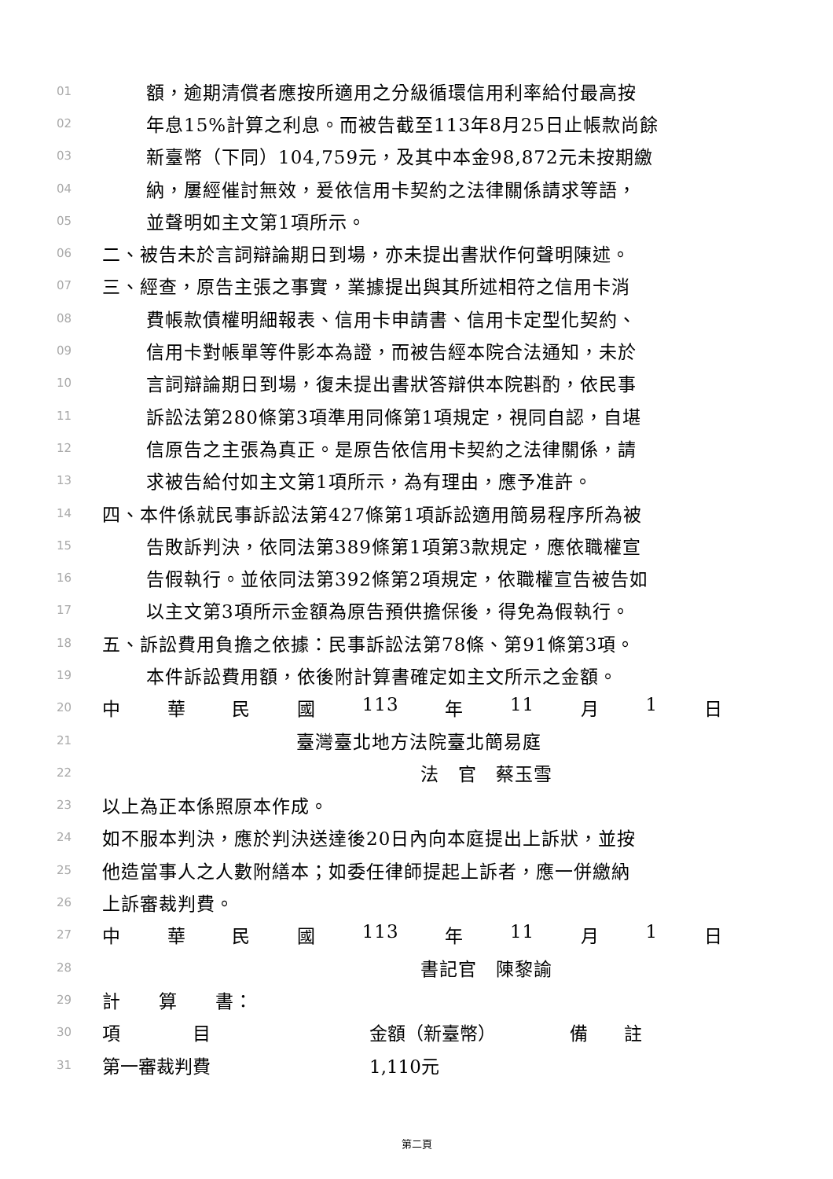01 額，逾期清償者應按所適用之分級循環信用利率給付最高按
02 年息15%計算之利息。而被告截至113年8月25日止帳款尚餘
03 新臺幣（下同）104,759元，及其中本金98,872元未按期繳
04 納，屢經催討無效，爰依信用卡契約之法律關係請求等語，
05 並聲明如主文第1項所示。
06 二、被告未於言詞辯論期日到場，亦未提出書狀作何聲明陳述。
07 三、經查，原告主張之事實，業據提出與其所述相符之信用卡消
08 費帳款債權明細報表、信用卡申請書、信用卡定型化契約、
09 信用卡對帳單等件影本為證，而被告經本院合法通知，未於
10 言詞辯論期日到場，復未提出書狀答辯供本院斟酌，依民事
11 訴訟法第280條第3項準用同條第1項規定，視同自認，自堪
12 信原告之主張為真正。是原告依信用卡契約之法律關係，請
13 求被告給付如主文第1項所示，為有理由，應予准許。
14 四、本件係就民事訴訟法第427條第1項訴訟適用簡易程序所為被
15 告敗訴判決，依同法第389條第1項第3款規定，應依職權宣
16 告假執行。並依同法第392條第2項規定，依職權宣告被告如
17 以主文第3項所示金額為原告預供擔保後，得免為假執行。
18 五、訴訟費用負擔之依據：民事訴訟法第78條、第91條第3項。
19 本件訴訟費用額，依後附計算書確定如主文所示之金額。
20 中 華 民 國 113 年 11 月 1 日
21 臺灣臺北地方法院臺北簡易庭
22 法　官　蔡玉雪
23 以上為正本係照原本作成。
24 如不服本判決，應於判決送達後20日內向本庭提出上訴狀，並按
25 他造當事人之人數附繕本；如委任律師提起上訴者，應一併繳納
26 上訴審裁判費。
27 中 華 民 國 113 年 11 月 1 日
28 書記官　陳黎諭
29 計　　算　　書：
30
| 項 目 | 金額（新臺幣） | 備 註 |
31
| 第一審裁判費 | 1,110元 | |
第二頁